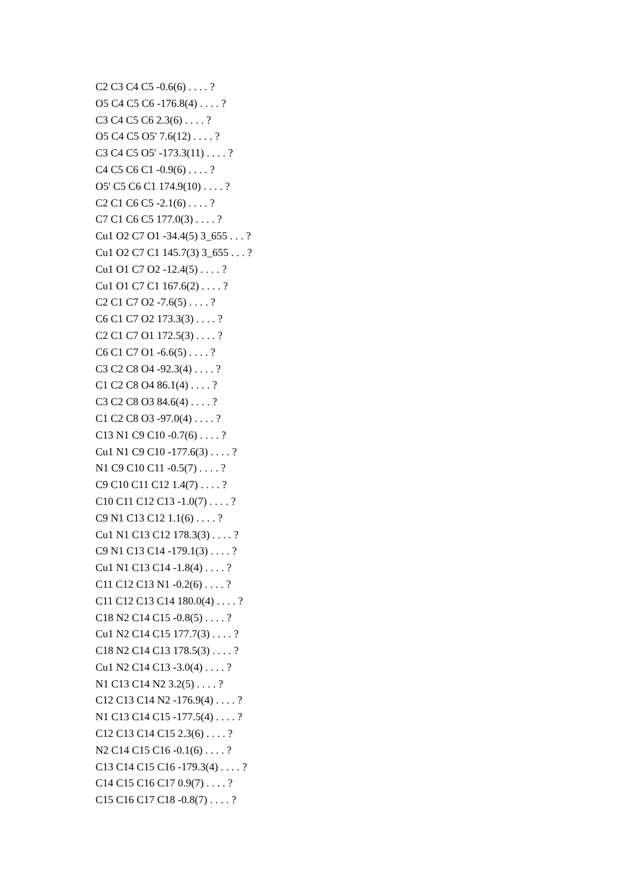C2 C3 C4 C5 -0.6(6) . . . . ?
O5 C4 C5 C6 -176.8(4) . . . . ?
C3 C4 C5 C6 2.3(6) . . . . ?
O5 C4 C5 O5' 7.6(12) . . . . ?
C3 C4 C5 O5' -173.3(11) . . . . ?
C4 C5 C6 C1 -0.9(6) . . . . ?
O5' C5 C6 C1 174.9(10) . . . . ?
C2 C1 C6 C5 -2.1(6) . . . . ?
C7 C1 C6 C5 177.0(3) . . . . ?
Cu1 O2 C7 O1 -34.4(5) 3_655 . . . ?
Cu1 O2 C7 C1 145.7(3) 3_655 . . . ?
Cu1 O1 C7 O2 -12.4(5) . . . . ?
Cu1 O1 C7 C1 167.6(2) . . . . ?
C2 C1 C7 O2 -7.6(5) . . . . ?
C6 C1 C7 O2 173.3(3) . . . . ?
C2 C1 C7 O1 172.5(3) . . . . ?
C6 C1 C7 O1 -6.6(5) . . . . ?
C3 C2 C8 O4 -92.3(4) . . . . ?
C1 C2 C8 O4 86.1(4) . . . . ?
C3 C2 C8 O3 84.6(4) . . . . ?
C1 C2 C8 O3 -97.0(4) . . . . ?
C13 N1 C9 C10 -0.7(6) . . . . ?
Cu1 N1 C9 C10 -177.6(3) . . . . ?
N1 C9 C10 C11 -0.5(7) . . . . ?
C9 C10 C11 C12 1.4(7) . . . . ?
C10 C11 C12 C13 -1.0(7) . . . . ?
C9 N1 C13 C12 1.1(6) . . . . ?
Cu1 N1 C13 C12 178.3(3) . . . . ?
C9 N1 C13 C14 -179.1(3) . . . . ?
Cu1 N1 C13 C14 -1.8(4) . . . . ?
C11 C12 C13 N1 -0.2(6) . . . . ?
C11 C12 C13 C14 180.0(4) . . . . ?
C18 N2 C14 C15 -0.8(5) . . . . ?
Cu1 N2 C14 C15 177.7(3) . . . . ?
C18 N2 C14 C13 178.5(3) . . . . ?
Cu1 N2 C14 C13 -3.0(4) . . . . ?
N1 C13 C14 N2 3.2(5) . . . . ?
C12 C13 C14 N2 -176.9(4) . . . . ?
N1 C13 C14 C15 -177.5(4) . . . . ?
C12 C13 C14 C15 2.3(6) . . . . ?
N2 C14 C15 C16 -0.1(6) . . . . ?
C13 C14 C15 C16 -179.3(4) . . . . ?
C14 C15 C16 C17 0.9(7) . . . . ?
C15 C16 C17 C18 -0.8(7) . . . . ?